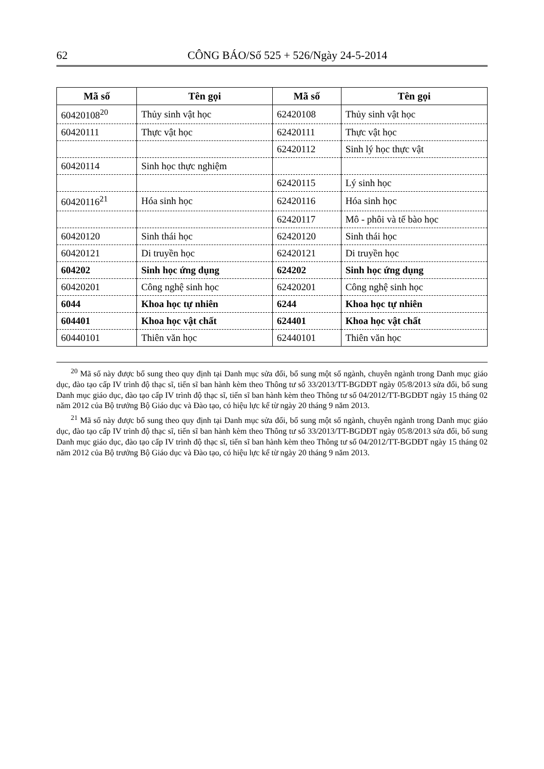62 CÔNG BÁO/Số 525 + 526/Ngày 24-5-2014
| Mã số | Tên gọi | Mã số | Tên gọi |
| --- | --- | --- | --- |
| 60420108<sup>20</sup> | Thủy sinh vật học | 62420108 | Thủy sinh vật học |
| 60420111 | Thực vật học | 62420111 | Thực vật học |
| | | 62420112 | Sinh lý học thực vật |
| 60420114 | Sinh học thực nghiệm | | |
| | | 62420115 | Lý sinh học |
| 60420116<sup>21</sup> | Hóa sinh học | 62420116 | Hóa sinh học |
| | | 62420117 | Mô - phôi và tế bào học |
| 60420120 | Sinh thái học | 62420120 | Sinh thái học |
| 60420121 | Di truyền học | 62420121 | Di truyền học |
| 604202 | Sinh học ứng dụng | 624202 | Sinh học ứng dụng |
| 60420201 | Công nghệ sinh học | 62420201 | Công nghệ sinh học |
| 6044 | Khoa học tự nhiên | 6244 | Khoa học tự nhiên |
| 604401 | Khoa học vật chất | 624401 | Khoa học vật chất |
| 60440101 | Thiên văn học | 62440101 | Thiên văn học |
<sup>20</sup> Mã số này được bổ sung theo quy định tại Danh mục sửa đổi, bổ sung một số ngành, chuyên ngành trong Danh mục giáo dục, đào tạo cấp IV trình độ thạc sĩ, tiến sĩ ban hành kèm theo Thông tư số 33/2013/TT-BGDĐT ngày 05/8/2013 sửa đổi, bổ sung Danh mục giáo dục, đào tạo cấp IV trình độ thạc sĩ, tiến sĩ ban hành kèm theo Thông tư số 04/2012/TT-BGDĐT ngày 15 tháng 02 năm 2012 của Bộ trưởng Bộ Giáo dục và Đào tạo, có hiệu lực kể từ ngày 20 tháng 9 năm 2013.
<sup>21</sup> Mã số này được bổ sung theo quy định tại Danh mục sửa đổi, bổ sung một số ngành, chuyên ngành trong Danh mục giáo dục, đào tạo cấp IV trình độ thạc sĩ, tiến sĩ ban hành kèm theo Thông tư số 33/2013/TT-BGDĐT ngày 05/8/2013 sửa đổi, bổ sung Danh mục giáo dục, đào tạo cấp IV trình độ thạc sĩ, tiến sĩ ban hành kèm theo Thông tư số 04/2012/TT-BGDĐT ngày 15 tháng 02 năm 2012 của Bộ trưởng Bộ Giáo dục và Đào tạo, có hiệu lực kể từ ngày 20 tháng 9 năm 2013.